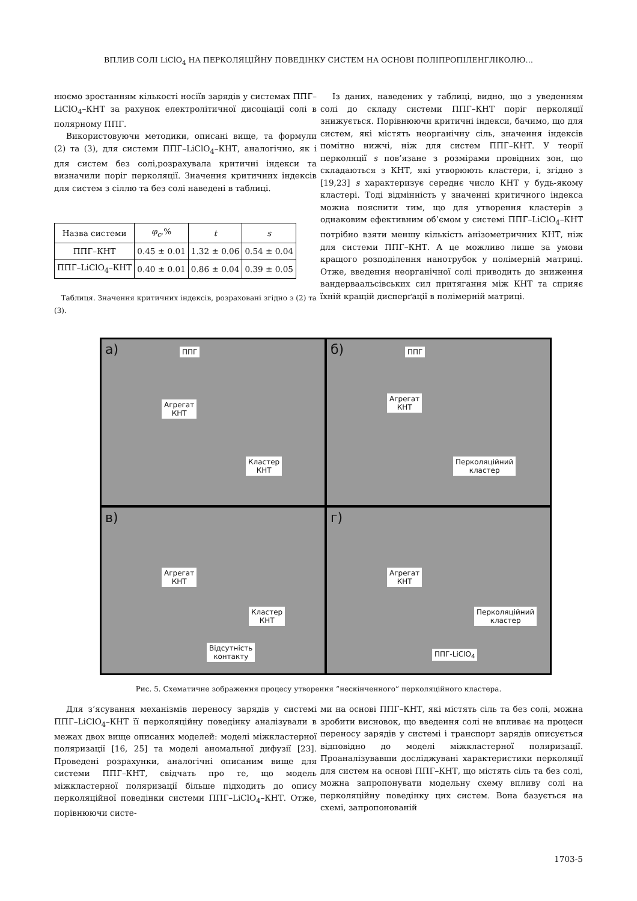ВПЛИВ СОЛІ LiClO<sub>4</sub> НА ПЕРКОЛЯЦІЙНУ ПОВЕДІНКУ СИСТЕМ НА ОСНОВІ ПОЛІПРОПІЛЕНГЛІКОЛЮ…
нюємо зростанням кількості носіїв зарядів у системах ППГ–LiClO<sub>4</sub>–КНТ за рахунок електролітичної дисоціації солі в полярному ППГ.
Використовуючи методики, описані вище, та формули (2) та (3), для системи ППГ–LiClO<sub>4</sub>–КНТ, аналогічно, як і для систем без солі,розрахувала критичні індекси та визначили поріг перколяції. Значення критичних індексів для систем з сіллю та без солі наведені в таблиці.
| Назва системи | φ<sub>c</sub> ,% | t | s |
| --- | --- | --- | --- |
| ППГ–КНТ | 0.45 ± 0.01 | 1.32 ± 0.06 | 0.54 ± 0.04 |
| ППГ–LiClO<sub>4</sub>–КНТ | 0.40 ± 0.01 | 0.86 ± 0.04 | 0.39 ± 0.05 |
Таблиця. Значення критичних індексів, розраховані згідно з (2) та (3).
Із даних, наведених у таблиці, видно, що з уведенням солі до складу системи ППГ–КНТ поріг перколяції знижується. Порівнюючи критичні індекси, бачимо, що для систем, які містять неорганічну сіль, значення індексів помітно нижчі, ніж для систем ППГ–КНТ. У теорії перколяції s пов’язане з розмірами провідних зон, що складаються з КНТ, які утворюють кластери, і, згідно з [19,23] s характеризує середнє число КНТ у будь-якому кластері. Тоді відмінність у значенні критичного індекса можна пояснити тим, що для утворення кластерів з однаковим ефективним об’ємом у системі ППГ–LiClO<sub>4</sub>–КНТ потрібно взяти меншу кількість анізометричних КНТ, ніж для системи ППГ–КНТ. А це можливо лише за умови кращого розподілення нанотрубок у полімерній матриці. Отже, введення неорганічної солі приводить до зниження вандерваальсівських сил притягання між КНТ та сприяє їхній кращій дисперґації в полімерній матриці.
а) ППГ
Агрегат
КНТ
Кластер
КНТ
б) ППГ
Агрегат
КНТ
Перколяційний
кластер
в)
Агрегат
КНТ
Кластер
КНТ
Відсутність
контакту
г)
Агрегат
КНТ
Перколяційний
кластер
ППГ-LiClO<sub>4</sub>
Рис. 5. Схематичне зображення процесу утворення ”нескінченного” перколяційного кластера.
Для з’ясування механізмів переносу зарядів у системі ППГ–LiClO<sub>4</sub>–КНТ її перколяційну поведінку аналізували в межах двох вище описаних моделей: моделі міжкластерної поляризації [16, 25] та моделі аномальної дифузії [23]. Проведені розрахунки, аналогічні описаним вище для системи ППГ–КНТ, свідчать про те, що модель міжкластерної поляризації більше підходить до опису перколяційної поведінки системи ППГ–LiClO<sub>4</sub>–КНТ. Отже, порівнюючи систе-
ми на основі ППГ–КНТ, які містять сіль та без солі, можна зробити висновок, що введення солі не впливає на процеси переносу зарядів у системі і транспорт зарядів описується відповідно до моделі міжкластерної поляризації. Проаналізувавши досліджувані характеристики перколяції для систем на основі ППГ–КНТ, що містять сіль та без солі, можна запропонувати модельну схему впливу солі на перколяційну поведінку цих систем. Вона базується на схемі, запропонованій
1703-5